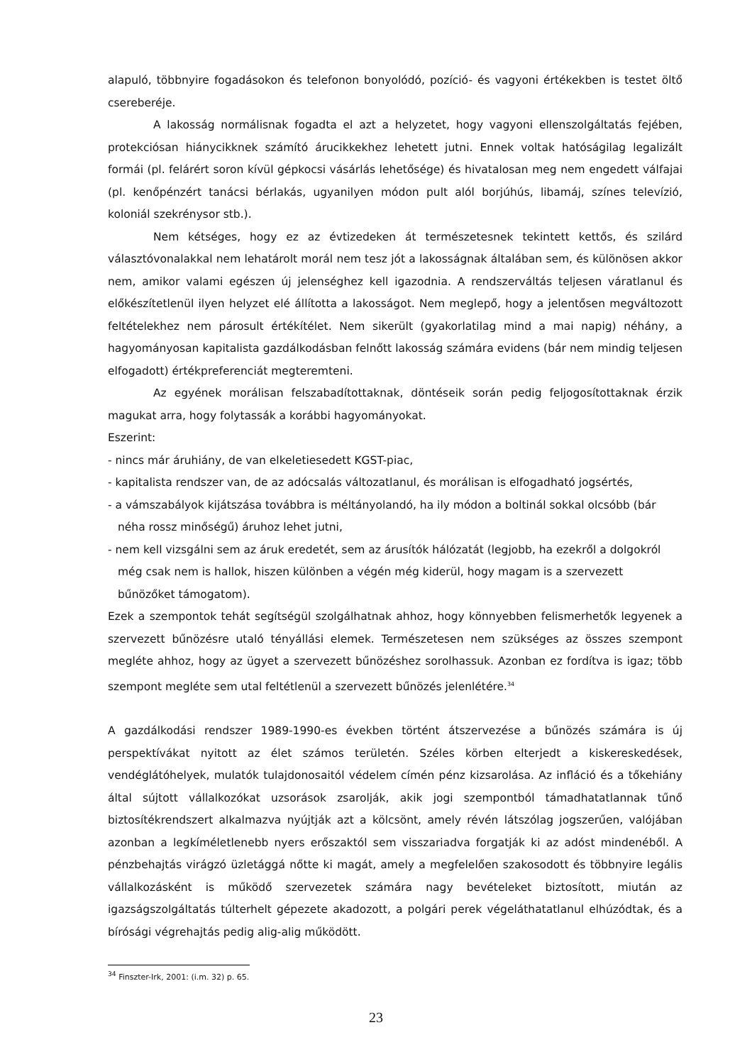alapuló, többnyire fogadásokon és telefonon bonyolódó, pozíció- és vagyoni értékekben is testet öltő csereberéje.
A lakosság normálisnak fogadta el azt a helyzetet, hogy vagyoni ellenszolgáltatás fejében, protekciósan hiánycikknek számító árucikkekhez lehetett jutni. Ennek voltak hatóságilag legalizált formái (pl. felárért soron kívül gépkocsi vásárlás lehetősége) és hivatalosan meg nem engedett válfajai (pl. kenőpénzért tanácsi bérlakás, ugyanilyen módon pult alól borjúhús, libamáj, színes televízió, koloniál szekrénysor stb.).
Nem kétséges, hogy ez az évtizedeken át természetesnek tekintett kettős, és szilárd választóvonalakkal nem lehatárolt morál nem tesz jót a lakosságnak általában sem, és különösen akkor nem, amikor valami egészen új jelenséghez kell igazodnia. A rendszerváltás teljesen váratlanul és előkészítetlenül ilyen helyzet elé állította a lakosságot. Nem meglepő, hogy a jelentősen megváltozott feltételekhez nem párosult értékítélet. Nem sikerült (gyakorlatilag mind a mai napig) néhány, a hagyományosan kapitalista gazdálkodásban felnőtt lakosság számára evidens (bár nem mindig teljesen elfogadott) értékpreferenciát megteremteni.
Az egyének morálisan felszabadítottaknak, döntéseik során pedig feljogosítottaknak érzik magukat arra, hogy folytassák a korábbi hagyományokat.
Eszerint:
- nincs már áruhiány, de van elkeletiesedett KGST-piac,
- kapitalista rendszer van, de az adócsalás változatlanul, és morálisan is elfogadható jogsértés,
- a vámszabályok kijátszása továbbra is méltányolandó, ha ily módon a boltinál sokkal olcsóbb (bár néha rossz minőségű) áruhoz lehet jutni,
- nem kell vizsgálni sem az áruk eredetét, sem az árusítók hálózatát (legjobb, ha ezekről a dolgokról még csak nem is hallok, hiszen különben a végén még kiderül, hogy magam is a szervezett bűnözőket támogatom).
Ezek a szempontok tehát segítségül szolgálhatnak ahhoz, hogy könnyebben felismerhetők legyenek a szervezett bűnözésre utaló tényállási elemek. Természetesen nem szükséges az összes szempont megléte ahhoz, hogy az ügyet a szervezett bűnözéshez sorolhassuk. Azonban ez fordítva is igaz; több szempont megléte sem utal feltétlenül a szervezett bűnözés jelenlétére.<sup>34</sup>
A gazdálkodási rendszer 1989-1990-es években történt átszervezése a bűnözés számára is új perspektívákat nyitott az élet számos területén. Széles körben elterjedt a kiskereskedések, vendéglátóhelyek, mulatók tulajdonosaitól védelem címén pénz kizsarolása. Az infláció és a tőkehiány által sújtott vállalkozókat uzsorások zsarolják, akik jogi szempontból támadhatatlannak tűnő biztosítékrendszert alkalmazva nyújtják azt a kölcsönt, amely révén látszólag jogszerűen, valójában azonban a legkíméletlenebb nyers erőszaktól sem visszariadva forgatják ki az adóst mindenéből. A pénzbehajtás virágzó üzletággá nőtte ki magát, amely a megfelelően szakosodott és többnyire legális vállalkozásként is működő szervezetek számára nagy bevételeket biztosított, miután az igazságszolgáltatás túlterhelt gépezete akadozott, a polgári perek végeláthatatlanul elhúzódtak, és a bírósági végrehajtás pedig alig-alig működött.
<sup>34</sup> Finszter-Irk, 2001: (i.m. 32) p. 65.
23